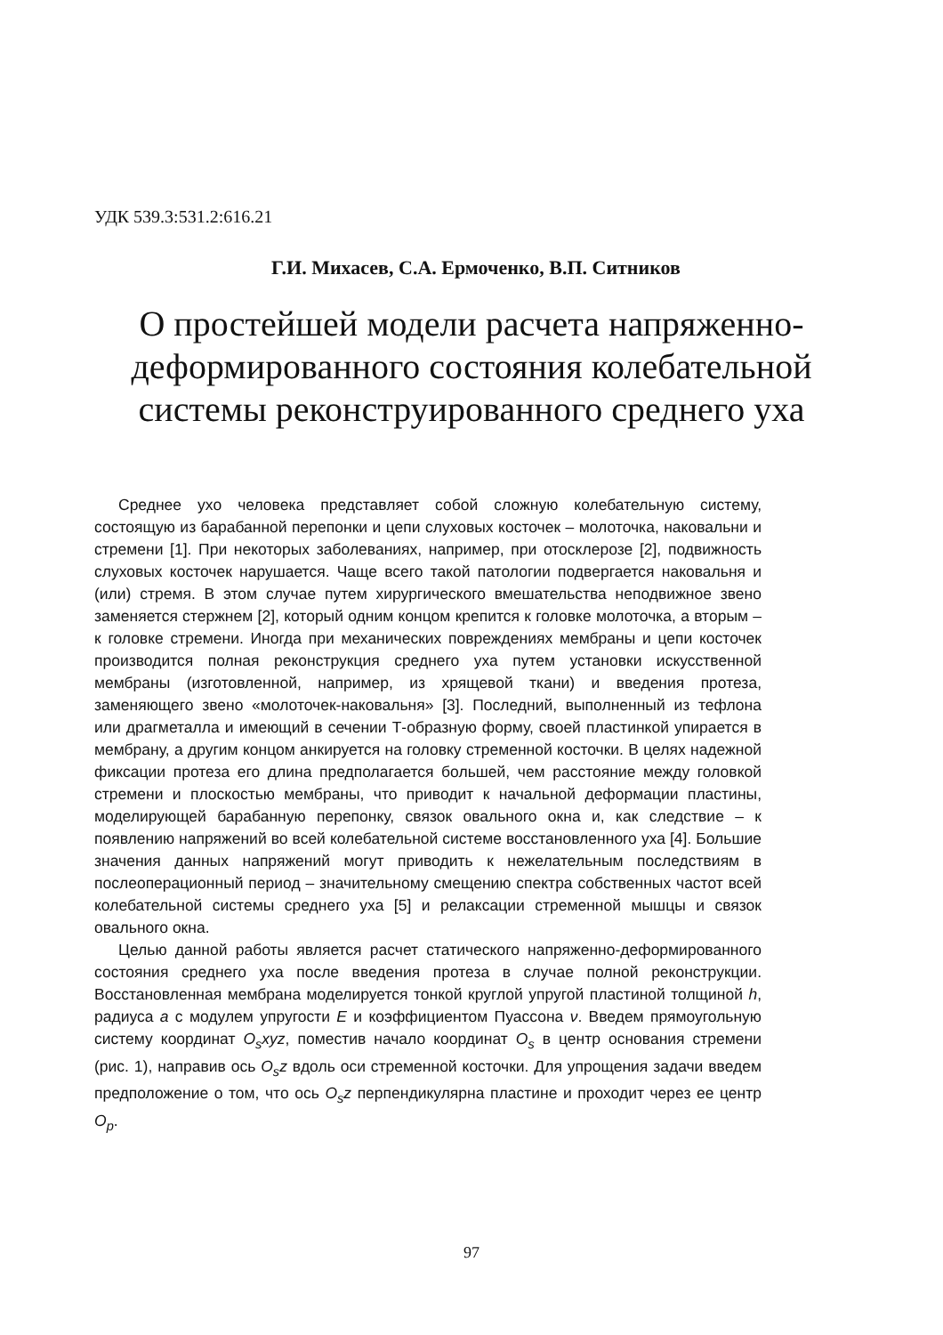УДК 539.3:531.2:616.21
Г.И. Михасев, С.А. Ермоченко, В.П. Ситников
О простейшей модели расчета напряженно-деформированного состояния колебательной системы реконструированного среднего уха
Среднее ухо человека представляет собой сложную колебательную систему, состоящую из барабанной перепонки и цепи слуховых косточек – молоточка, наковальни и стремени [1]. При некоторых заболеваниях, например, при отосклерозе [2], подвижность слуховых косточек нарушается. Чаще всего такой патологии подвергается наковальня и (или) стремя. В этом случае путем хирургического вмешательства неподвижное звено заменяется стержнем [2], который одним концом крепится к головке молоточка, а вторым – к головке стремени. Иногда при механических повреждениях мембраны и цепи косточек производится полная реконструкция среднего уха путем установки искусственной мембраны (изготовленной, например, из хрящевой ткани) и введения протеза, заменяющего звено «молоточек-наковальня» [3]. Последний, выполненный из тефлона или драгметалла и имеющий в сечении Т-образную форму, своей пластинкой упирается в мембрану, а другим концом анкируется на головку стременной косточки. В целях надежной фиксации протеза его длина предполагается большей, чем расстояние между головкой стремени и плоскостью мембраны, что приводит к начальной деформации пластины, моделирующей барабанную перепонку, связок овального окна и, как следствие – к появлению напряжений во всей колебательной системе восстановленного уха [4]. Большие значения данных напряжений могут приводить к нежелательным последствиям в послеоперационный период – значительному смещению спектра собственных частот всей колебательной системы среднего уха [5] и релаксации стременной мышцы и связок овального окна.
Целью данной работы является расчет статического напряженно-деформированного состояния среднего уха после введения протеза в случае полной реконструкции. Восстановленная мембрана моделируется тонкой круглой упругой пластиной толщиной h, радиуса a с модулем упругости E и коэффициентом Пуассона ν. Введем прямоугольную систему координат O<sub>s</sub>xyz, поместив начало координат O<sub>s</sub> в центр основания стремени (рис. 1), направив ось O<sub>s</sub>z вдоль оси стременной косточки. Для упрощения задачи введем предположение о том, что ось O<sub>s</sub>z перпендикулярна пластине и проходит через ее центр O<sub>p</sub>.
97